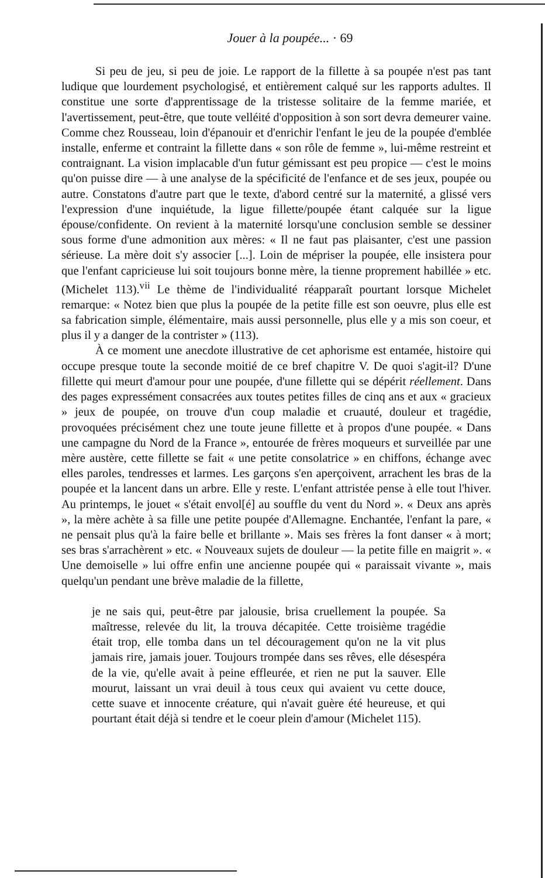Jouer à la poupée... · 69
Si peu de jeu, si peu de joie. Le rapport de la fillette à sa poupée n'est pas tant ludique que lourdement psychologisé, et entièrement calqué sur les rapports adultes. Il constitue une sorte d'apprentissage de la tristesse solitaire de la femme mariée, et l'avertissement, peut-être, que toute velléité d'opposition à son sort devra demeurer vaine. Comme chez Rousseau, loin d'épanouir et d'enrichir l'enfant le jeu de la poupée d'emblée installe, enferme et contraint la fillette dans « son rôle de femme », lui-même restreint et contraignant. La vision implacable d'un futur gémissant est peu propice — c'est le moins qu'on puisse dire — à une analyse de la spécificité de l'enfance et de ses jeux, poupée ou autre. Constatons d'autre part que le texte, d'abord centré sur la maternité, a glissé vers l'expression d'une inquiétude, la ligue fillette/poupée étant calquée sur la ligue épouse/confidente. On revient à la maternité lorsqu'une conclusion semble se dessiner sous forme d'une admonition aux mères: « Il ne faut pas plaisanter, c'est une passion sérieuse. La mère doit s'y associer [...]. Loin de mépriser la poupée, elle insistera pour que l'enfant capricieuse lui soit toujours bonne mère, la tienne proprement habillée » etc. (Michelet 113).<sup>vii</sup> Le thème de l'individualité réapparaît pourtant lorsque Michelet remarque: « Notez bien que plus la poupée de la petite fille est son oeuvre, plus elle est sa fabrication simple, élémentaire, mais aussi personnelle, plus elle y a mis son coeur, et plus il y a danger de la contrister » (113).
À ce moment une anecdote illustrative de cet aphorisme est entamée, histoire qui occupe presque toute la seconde moitié de ce bref chapitre V. De quoi s'agit-il? D'une fillette qui meurt d'amour pour une poupée, d'une fillette qui se dépérit réellement. Dans des pages expressément consacrées aux toutes petites filles de cinq ans et aux « gracieux » jeux de poupée, on trouve d'un coup maladie et cruauté, douleur et tragédie, provoquées précisément chez une toute jeune fillette et à propos d'une poupée. « Dans une campagne du Nord de la France », entourée de frères moqueurs et surveillée par une mère austère, cette fillette se fait « une petite consolatrice » en chiffons, échange avec elles paroles, tendresses et larmes. Les garçons s'en aperçoivent, arrachent les bras de la poupée et la lancent dans un arbre. Elle y reste. L'enfant attristée pense à elle tout l'hiver. Au printemps, le jouet « s'était envol[é] au souffle du vent du Nord ». « Deux ans après », la mère achète à sa fille une petite poupée d'Allemagne. Enchantée, l'enfant la pare, « ne pensait plus qu'à la faire belle et brillante ». Mais ses frères la font danser « à mort; ses bras s'arrachèrent » etc. « Nouveaux sujets de douleur — la petite fille en maigrit ». « Une demoiselle » lui offre enfin une ancienne poupée qui « paraissait vivante », mais quelqu'un pendant une brève maladie de la fillette,
je ne sais qui, peut-être par jalousie, brisa cruellement la poupée. Sa maîtresse, relevée du lit, la trouva décapitée. Cette troisième tragédie était trop, elle tomba dans un tel découragement qu'on ne la vit plus jamais rire, jamais jouer. Toujours trompée dans ses rêves, elle désespéra de la vie, qu'elle avait à peine effleurée, et rien ne put la sauver. Elle mourut, laissant un vrai deuil à tous ceux qui avaient vu cette douce, cette suave et innocente créature, qui n'avait guère été heureuse, et qui pourtant était déjà si tendre et le coeur plein d'amour (Michelet 115).